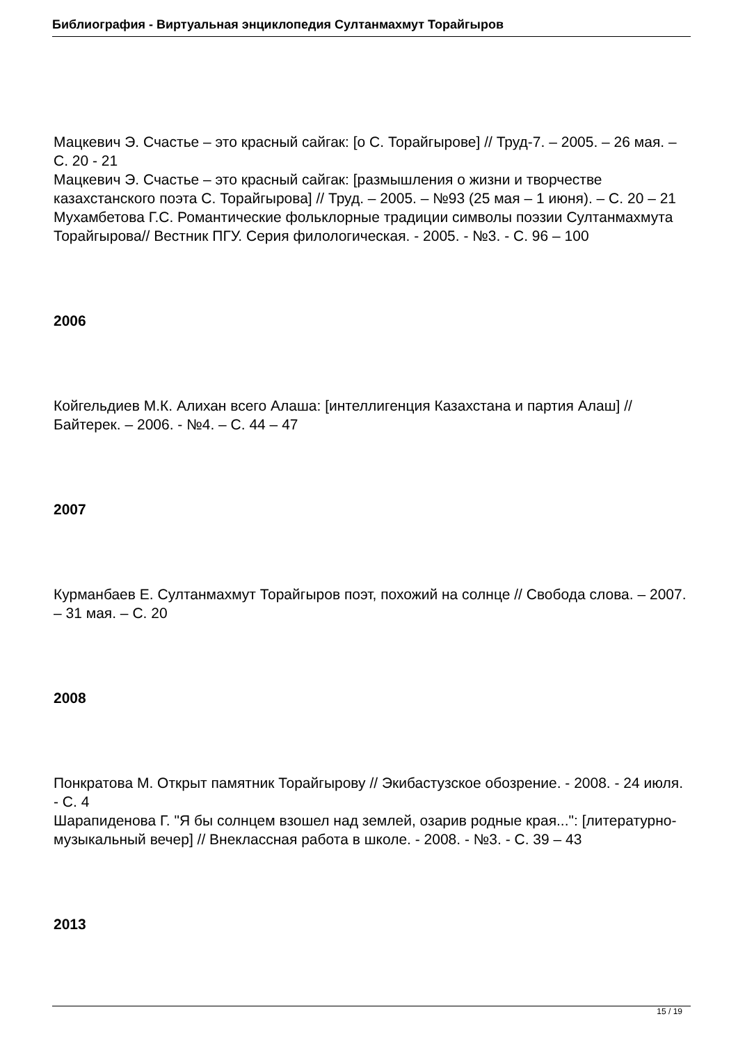Библиография - Виртуальная энциклопедия Султанмахмут Торайгыров
Мацкевич Э. Счастье – это красный сайгак: [о С. Торайгырове] // Труд-7. – 2005. – 26 мая. – С. 20 - 21
Мацкевич Э. Счастье – это красный сайгак: [размышления о жизни и творчестве казахстанского поэта С. Торайгырова] // Труд. – 2005. – №93 (25 мая – 1 июня). – С. 20 – 21
Мухамбетова Г.С. Романтические фольклорные традиции символы поэзии Султанмахмута Торайгырова// Вестник ПГУ. Серия филологическая. - 2005. - №3. - С. 96 – 100
2006
Койгельдиев М.К. Алихан всего Алаша: [интеллигенция Казахстана и партия Алаш] // Байтерек. – 2006. - №4. – С. 44 – 47
2007
Курманбаев Е. Султанмахмут Торайгыров поэт, похожий на солнце // Свобода слова. – 2007. – 31 мая. – С. 20
2008
Понкратова М. Открыт памятник Торайгырову // Экибастузское обозрение. - 2008. - 24 июля. - С. 4
Шарапиденова Г. "Я бы солнцем взошел над землей, озарив родные края...": [литературно-музыкальный вечер] // Внеклассная работа в школе. - 2008. - №3. - С. 39 – 43
2013
15 / 19